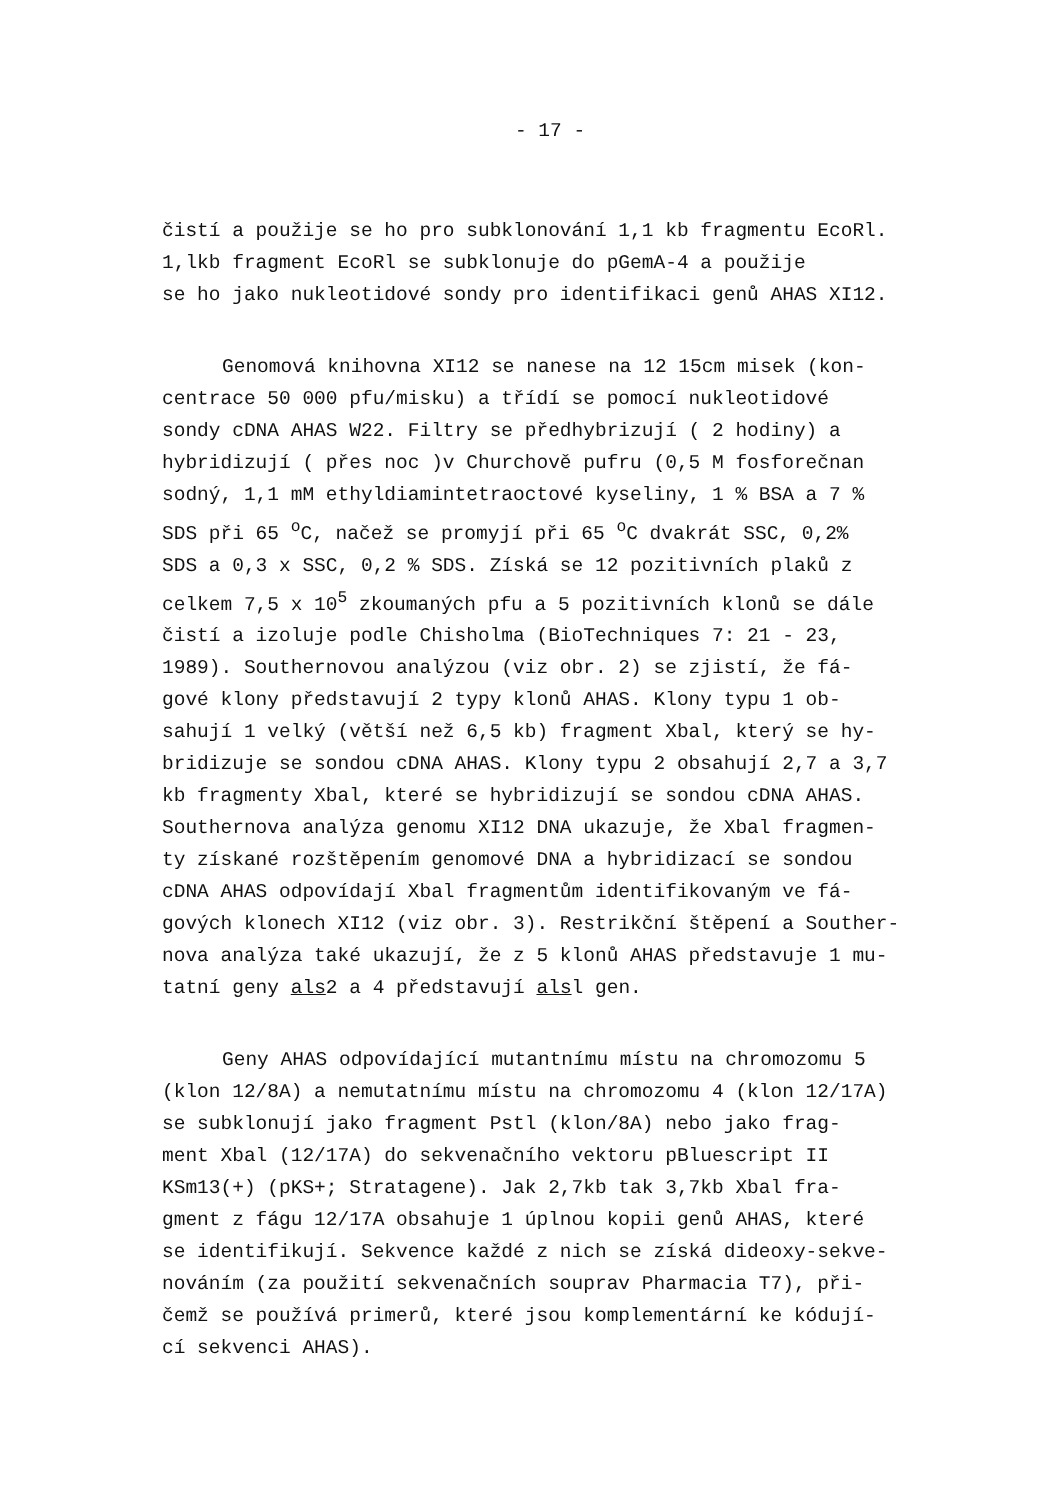- 17 -
čistí a použije se ho pro subklonování 1,1 kb fragmentu EcoRl.
1,lkb fragment EcoRl se subklonuje do pGemA-4 a použije
se ho jako nukleotidové sondy pro identifikaci genů AHAS XI12.
Genomová knihovna XI12 se nanese na 12 15cm misek (kon-
centrace 50 000 pfu/misku) a třídí se pomocí nukleotidové
sondy cDNA AHAS W22. Filtry se předhybrizují ( 2 hodiny) a
hybridizují ( přes noc )v Churchově pufru (0,5 M fosforečnan
sodný, 1,1 mM ethyldiamintetraoctové kyseliny, 1 % BSA a 7 %
SDS při 65 <sup>o</sup>C, načež se promyjí při 65 <sup>o</sup>C dvakrát SSC, 0,2%
SDS a 0,3 x SSC, 0,2 % SDS. Získá se 12 pozitivních plaků z
celkem 7,5 x 10<sup>5</sup> zkoumaných pfu a 5 pozitivních klonů se dále
čistí a izoluje podle Chisholma (BioTechniques 7: 21 - 23,
1989). Southernovou analýzou (viz obr. 2) se zjistí, že fá-
gové klony představují 2 typy klonů AHAS. Klony typu 1 ob-
sahují 1 velký (větší než 6,5 kb) fragment Xbal, který se hy-
bridizuje se sondou cDNA AHAS. Klony typu 2 obsahují 2,7 a 3,7
kb fragmenty Xbal, které se hybridizují se sondou cDNA AHAS.
Southernova analýza genomu XI12 DNA ukazuje, že Xbal fragmen-
ty získané rozštěpením genomové DNA a hybridizací se sondou
cDNA AHAS odpovídají Xbal fragmentům identifikovaným ve fá-
gových klonech XI12 (viz obr. 3). Restrikční štěpení a Souther-
nova analýza také ukazují, že z 5 klonů AHAS představuje 1 mu-
tatní geny als2 a 4 představují alsl gen.
Geny AHAS odpovídající mutantnímu místu na chromozomu 5
(klon 12/8A) a nemutatnímu místu na chromozomu 4 (klon 12/17A)
se subklonují jako fragment Pstl (klon/8A) nebo jako frag-
ment Xbal (12/17A) do sekvenačního vektoru pBluescript II
KSm13(+) (pKS+; Stratagene). Jak 2,7kb tak 3,7kb Xbal fra-
gment z fágu 12/17A obsahuje 1 úplnou kopii genů AHAS, které
se identifikují. Sekvence každé z nich se získá dideoxy-sekve-
nováním (za použití sekvenačních souprav Pharmacia T7), při-
čemž se používá primerů, které jsou komplementární ke kódují-
cí sekvenci AHAS).